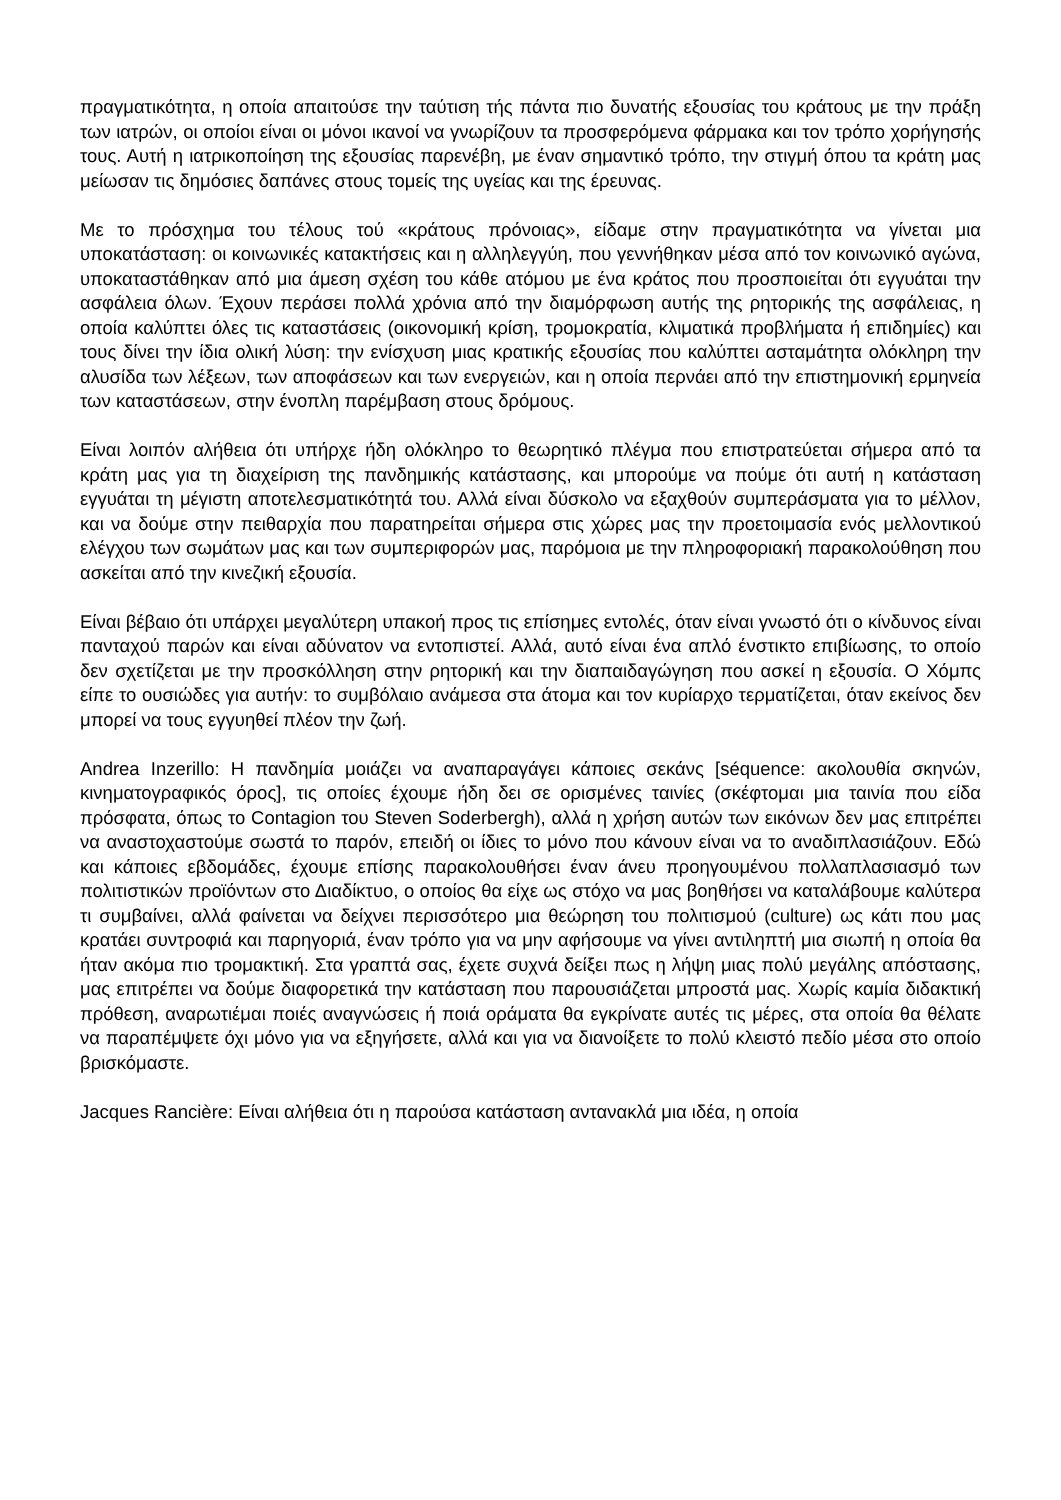πραγματικότητα, η οποία απαιτούσε την ταύτιση τής πάντα πιο δυνατής εξουσίας του κράτους με την πράξη των ιατρών, οι οποίοι είναι οι μόνοι ικανοί να γνωρίζουν τα προσφερόμενα φάρμακα και τον τρόπο χορήγησής τους. Αυτή η ιατρικοποίηση της εξουσίας παρενέβη, με έναν σημαντικό τρόπο, την στιγμή όπου τα κράτη μας μείωσαν τις δημόσιες δαπάνες στους τομείς της υγείας και της έρευνας.
Με το πρόσχημα του τέλους τού «κράτους πρόνοιας», είδαμε στην πραγματικότητα να γίνεται μια υποκατάσταση: οι κοινωνικές κατακτήσεις και η αλληλεγγύη, που γεννήθηκαν μέσα από τον κοινωνικό αγώνα, υποκαταστάθηκαν από μια άμεση σχέση του κάθε ατόμου με ένα κράτος που προσποιείται ότι εγγυάται την ασφάλεια όλων. Έχουν περάσει πολλά χρόνια από την διαμόρφωση αυτής της ρητορικής της ασφάλειας, η οποία καλύπτει όλες τις καταστάσεις (οικονομική κρίση, τρομοκρατία, κλιματικά προβλήματα ή επιδημίες) και τους δίνει την ίδια ολική λύση: την ενίσχυση μιας κρατικής εξουσίας που καλύπτει ασταμάτητα ολόκληρη την αλυσίδα των λέξεων, των αποφάσεων και των ενεργειών, και η οποία περνάει από την επιστημονική ερμηνεία των καταστάσεων, στην ένοπλη παρέμβαση στους δρόμους.
Είναι λοιπόν αλήθεια ότι υπήρχε ήδη ολόκληρο το θεωρητικό πλέγμα που επιστρατεύεται σήμερα από τα κράτη μας για τη διαχείριση της πανδημικής κατάστασης, και μπορούμε να πούμε ότι αυτή η κατάσταση εγγυάται τη μέγιστη αποτελεσματικότητά του. Αλλά είναι δύσκολο να εξαχθούν συμπεράσματα για το μέλλον, και να δούμε στην πειθαρχία που παρατηρείται σήμερα στις χώρες μας την προετοιμασία ενός μελλοντικού ελέγχου των σωμάτων μας και των συμπεριφορών μας, παρόμοια με την πληροφοριακή παρακολούθηση που ασκείται από την κινεζική εξουσία.
Είναι βέβαιο ότι υπάρχει μεγαλύτερη υπακοή προς τις επίσημες εντολές, όταν είναι γνωστό ότι ο κίνδυνος είναι πανταχού παρών και είναι αδύνατον να εντοπιστεί. Αλλά, αυτό είναι ένα απλό ένστικτο επιβίωσης, το οποίο δεν σχετίζεται με την προσκόλληση στην ρητορική και την διαπαιδαγώγηση που ασκεί η εξουσία. Ο Χόμπς είπε το ουσιώδες για αυτήν: το συμβόλαιο ανάμεσα στα άτομα και τον κυρίαρχο τερματίζεται, όταν εκείνος δεν μπορεί να τους εγγυηθεί πλέον την ζωή.
Andrea Inzerillo: Η πανδημία μοιάζει να αναπαραγάγει κάποιες σεκάνς [séquence: ακολουθία σκηνών, κινηματογραφικός όρος], τις οποίες έχουμε ήδη δει σε ορισμένες ταινίες (σκέφτομαι μια ταινία που είδα πρόσφατα, όπως το Contagion του Steven Soderbergh), αλλά η χρήση αυτών των εικόνων δεν μας επιτρέπει να αναστοχαστούμε σωστά το παρόν, επειδή οι ίδιες το μόνο που κάνουν είναι να το αναδιπλασιάζουν. Εδώ και κάποιες εβδομάδες, έχουμε επίσης παρακολουθήσει έναν άνευ προηγουμένου πολλαπλασιασμό των πολιτιστικών προϊόντων στο Διαδίκτυο, ο οποίος θα είχε ως στόχο να μας βοηθήσει να καταλάβουμε καλύτερα τι συμβαίνει, αλλά φαίνεται να δείχνει περισσότερο μια θεώρηση του πολιτισμού (culture) ως κάτι που μας κρατάει συντροφιά και παρηγοριά, έναν τρόπο για να μην αφήσουμε να γίνει αντιληπτή μια σιωπή η οποία θα ήταν ακόμα πιο τρομακτική. Στα γραπτά σας, έχετε συχνά δείξει πως η λήψη μιας πολύ μεγάλης απόστασης, μας επιτρέπει να δούμε διαφορετικά την κατάσταση που παρουσιάζεται μπροστά μας. Χωρίς καμία διδακτική πρόθεση, αναρωτιέμαι ποιές αναγνώσεις ή ποιά οράματα θα εγκρίνατε αυτές τις μέρες, στα οποία θα θέλατε να παραπέμψετε όχι μόνο για να εξηγήσετε, αλλά και για να διανοίξετε το πολύ κλειστό πεδίο μέσα στο οποίο βρισκόμαστε.
Jacques Rancière: Είναι αλήθεια ότι η παρούσα κατάσταση αντανακλά μια ιδέα, η οποία